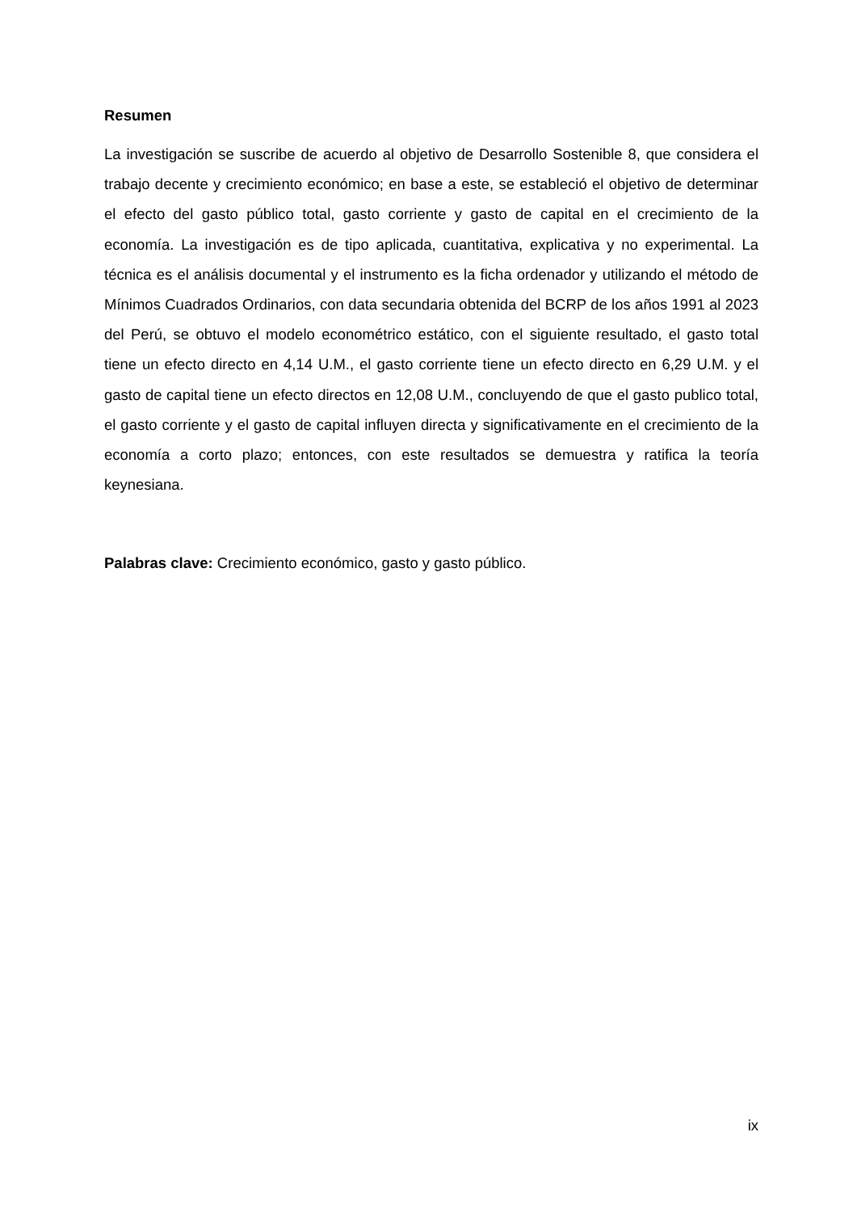Resumen
La investigación se suscribe de acuerdo al objetivo de Desarrollo Sostenible 8, que considera el trabajo decente y crecimiento económico; en base a este, se estableció el objetivo de determinar el efecto del gasto público total, gasto corriente y gasto de capital en el crecimiento de la economía. La investigación es de tipo aplicada, cuantitativa, explicativa y no experimental. La técnica es el análisis documental y el instrumento es la ficha ordenador y utilizando el método de Mínimos Cuadrados Ordinarios, con data secundaria obtenida del BCRP de los años 1991 al 2023 del Perú, se obtuvo el modelo econométrico estático, con el siguiente resultado, el gasto total tiene un efecto directo en 4,14 U.M., el gasto corriente tiene un efecto directo en 6,29 U.M. y el gasto de capital tiene un efecto directos en 12,08 U.M., concluyendo de que el gasto publico total, el gasto corriente y el gasto de capital influyen directa y significativamente en el crecimiento de la economía a corto plazo; entonces, con este resultados se demuestra y ratifica la teoría keynesiana.
Palabras clave: Crecimiento económico, gasto y gasto público.
ix